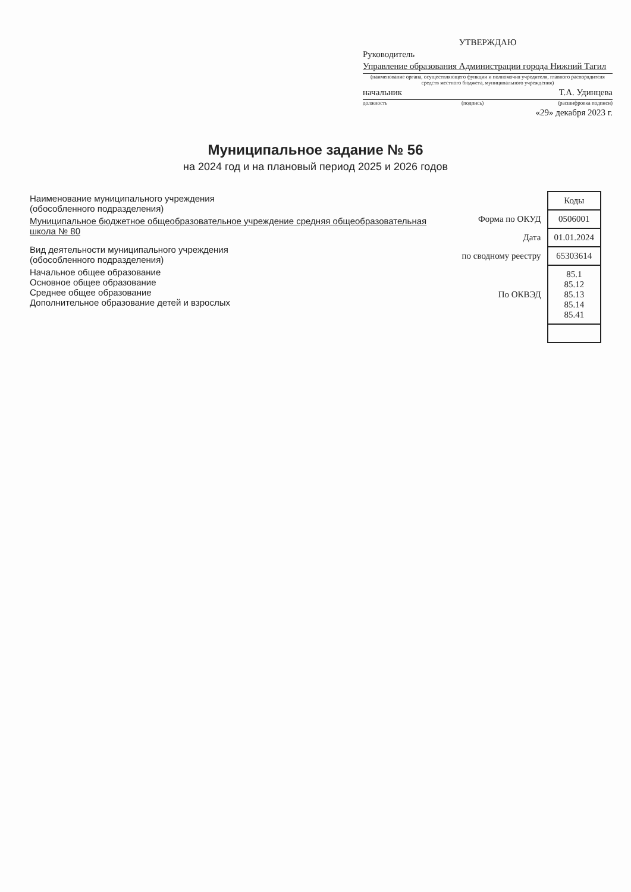УТВЕРЖДАЮ
Руководитель
Управление образования Администрации города Нижний Тагил
(наименование органа, осуществляющего функции и полномочия учредителя, главного распорядителя средств местного бюджета, муниципального учреждения)
начальник Т.А. Удинцева
должность (подпись) (расшифровка подписи)
«29» декабря 2023 г.
Муниципальное задание № 56
на 2024 год и на плановый период 2025 и 2026 годов
Наименование муниципального учреждения
(обособленного подразделения)
Муниципальное бюджетное общеобразовательное учреждение средняя общеобразовательная школа № 80
Вид деятельности муниципального учреждения
(обособленного подразделения)
Начальное общее образование
Основное общее образование
Среднее общее образование
Дополнительное образование детей и взрослых
| | Коды |
| Форма по ОКУД | 0506001 |
| Дата | 01.01.2024 |
| по сводному реестру | 65303614 |
| По ОКВЭД | 85.1 85.12 85.13 85.14 85.41 |